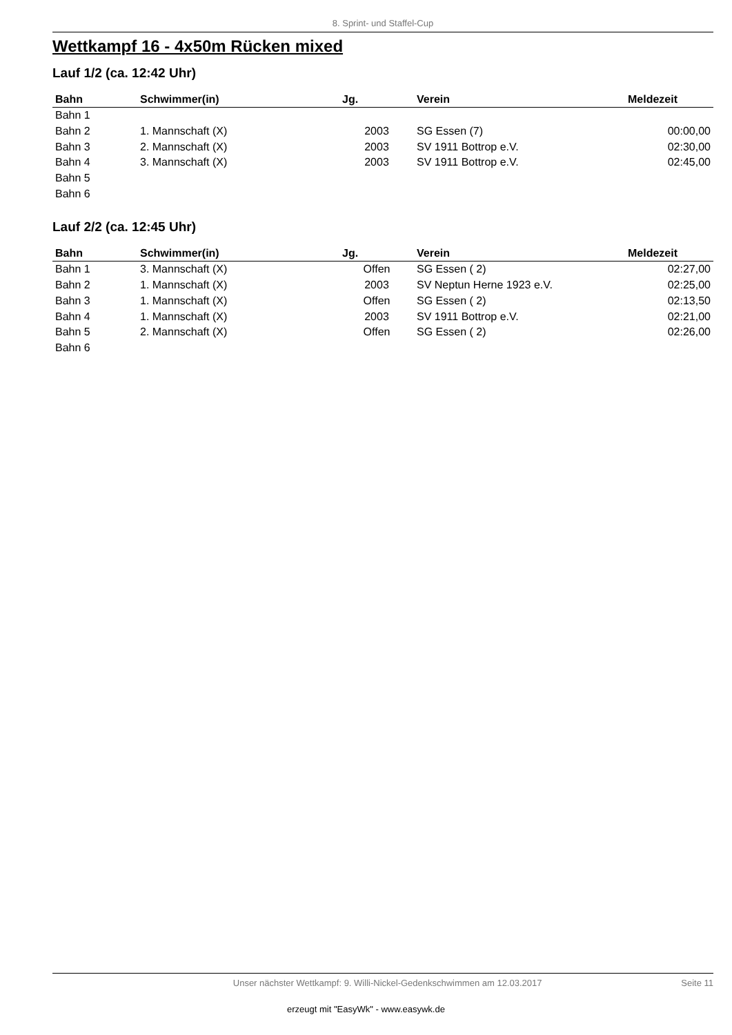8. Sprint- und Staffel-Cup
Wettkampf 16 - 4x50m Rücken mixed
Lauf 1/2 (ca. 12:42 Uhr)
| Bahn | Schwimmer(in) | Jg. | Verein | Meldezeit |
| --- | --- | --- | --- | --- |
| Bahn 1 | | | | |
| Bahn 2 | 1. Mannschaft (X) | 2003 | SG Essen (7) | 00:00,00 |
| Bahn 3 | 2. Mannschaft (X) | 2003 | SV 1911 Bottrop e.V. | 02:30,00 |
| Bahn 4 | 3. Mannschaft (X) | 2003 | SV 1911 Bottrop e.V. | 02:45,00 |
| Bahn 5 | | | | |
| Bahn 6 | | | | |
Lauf 2/2 (ca. 12:45 Uhr)
| Bahn | Schwimmer(in) | Jg. | Verein | Meldezeit |
| --- | --- | --- | --- | --- |
| Bahn 1 | 3. Mannschaft (X) | Offen | SG Essen ( 2) | 02:27,00 |
| Bahn 2 | 1. Mannschaft (X) | 2003 | SV Neptun Herne 1923 e.V. | 02:25,00 |
| Bahn 3 | 1. Mannschaft (X) | Offen | SG Essen ( 2) | 02:13,50 |
| Bahn 4 | 1. Mannschaft (X) | 2003 | SV 1911 Bottrop e.V. | 02:21,00 |
| Bahn 5 | 2. Mannschaft (X) | Offen | SG Essen ( 2) | 02:26,00 |
| Bahn 6 | | | | |
Unser nächster Wettkampf: 9. Willi-Nickel-Gedenkschwimmen am 12.03.2017 Seite 11
erzeugt mit "EasyWk" - www.easywk.de